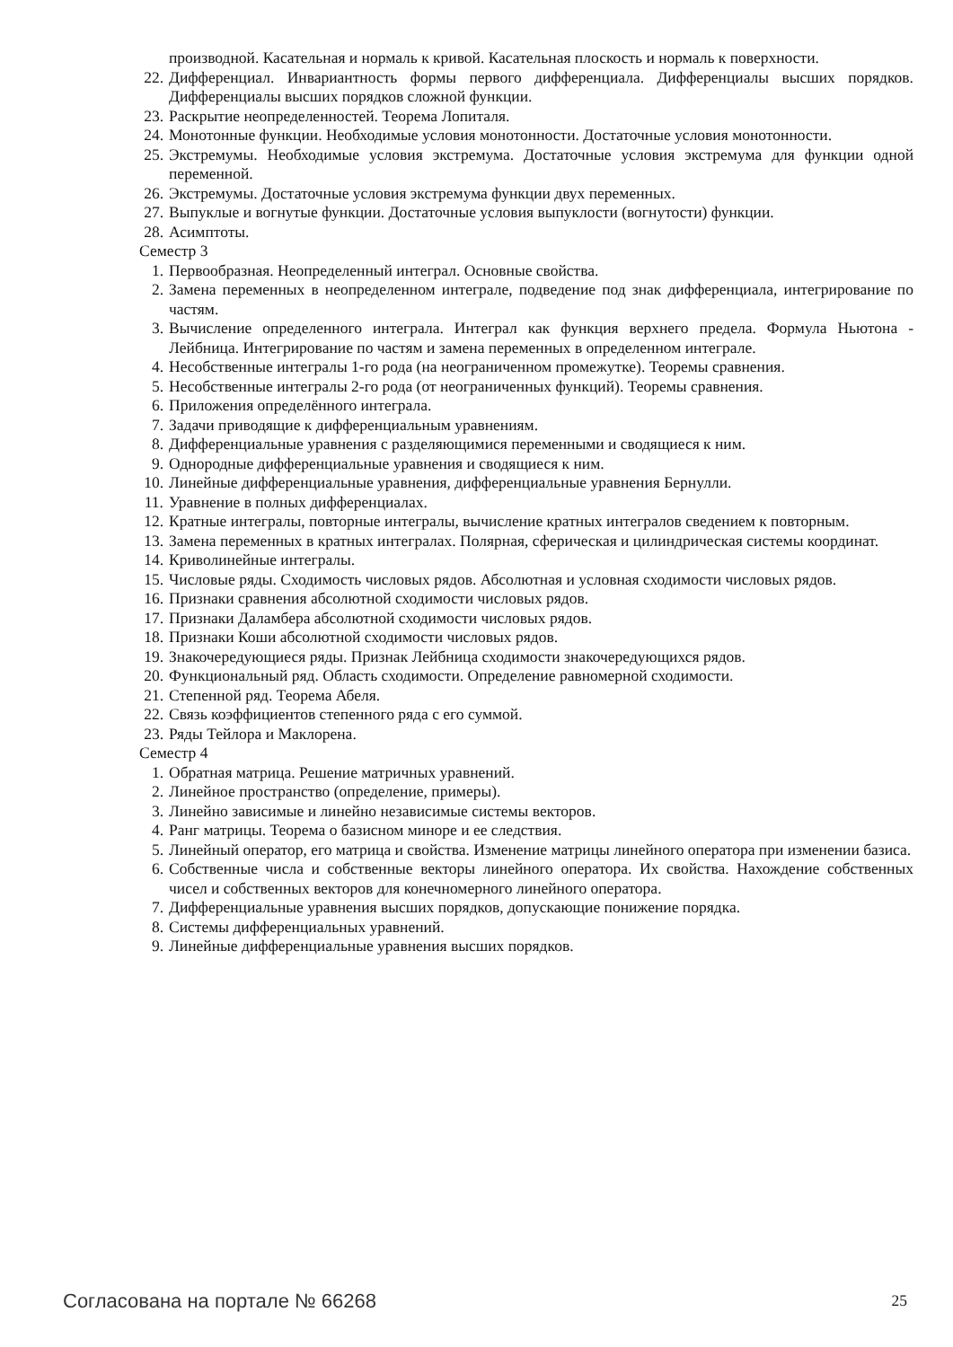производной. Касательная и нормаль к кривой. Касательная плоскость и нормаль к поверхности.
22. Дифференциал. Инвариантность формы первого дифференциала. Дифференциалы высших порядков. Дифференциалы высших порядков сложной функции.
23. Раскрытие неопределенностей. Теорема Лопиталя.
24. Монотонные функции. Необходимые условия монотонности. Достаточные условия монотонности.
25. Экстремумы. Необходимые условия экстремума. Достаточные условия экстремума для функции одной переменной.
26. Экстремумы. Достаточные условия экстремума функции двух переменных.
27. Выпуклые и вогнутые функции. Достаточные условия выпуклости (вогнутости) функции.
28. Асимптоты.
Семестр 3
1. Первообразная. Неопределенный интеграл. Основные свойства.
2. Замена переменных в неопределенном интеграле, подведение под знак дифференциала, интегрирование по частям.
3. Вычисление определенного интеграла. Интеграл как функция верхнего предела. Формула Ньютона - Лейбница. Интегрирование по частям и замена переменных в определенном интеграле.
4. Несобственные интегралы 1-го рода (на неограниченном промежутке). Теоремы сравнения.
5. Несобственные интегралы 2-го рода (от неограниченных функций). Теоремы сравнения.
6. Приложения определённого интеграла.
7. Задачи приводящие к дифференциальным уравнениям.
8. Дифференциальные уравнения с разделяющимися переменными и сводящиеся к ним.
9. Однородные дифференциальные уравнения и сводящиеся к ним.
10. Линейные дифференциальные уравнения, дифференциальные уравнения Бернулли.
11. Уравнение в полных дифференциалах.
12. Кратные интегралы, повторные интегралы, вычисление кратных интегралов сведением к повторным.
13. Замена переменных в кратных интегралах. Полярная, сферическая и цилиндрическая системы координат.
14. Криволинейные интегралы.
15. Числовые ряды. Сходимость числовых рядов. Абсолютная и условная сходимости числовых рядов.
16. Признаки сравнения абсолютной сходимости числовых рядов.
17. Признаки Даламбера абсолютной сходимости числовых рядов.
18. Признаки Коши абсолютной сходимости числовых рядов.
19. Знакочередующиеся ряды. Признак Лейбница сходимости знакочередующихся рядов.
20. Функциональный ряд. Область сходимости. Определение равномерной сходимости.
21. Степенной ряд. Теорема Абеля.
22. Связь коэффициентов степенного ряда с его суммой.
23. Ряды Тейлора и Маклорена.
Семестр 4
1. Обратная матрица. Решение матричных уравнений.
2. Линейное пространство (определение, примеры).
3. Линейно зависимые и линейно независимые системы векторов.
4. Ранг матрицы. Теорема о базисном миноре и ее следствия.
5. Линейный оператор, его матрица и свойства. Изменение матрицы линейного оператора при изменении базиса.
6. Собственные числа и собственные векторы линейного оператора. Их свойства. Нахождение собственных чисел и собственных векторов для конечномерного линейного оператора.
7. Дифференциальные уравнения высших порядков, допускающие понижение порядка.
8. Системы дифференциальных уравнений.
9. Линейные дифференциальные уравнения высших порядков.
Согласована на портале № 66268 25